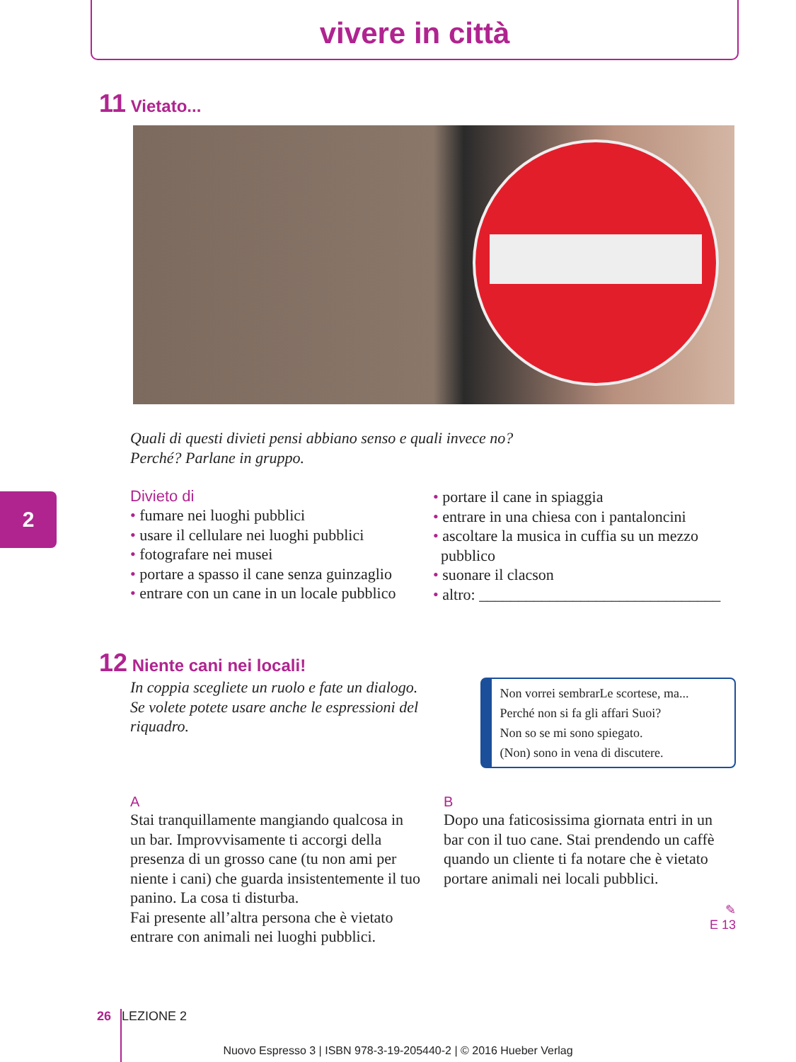vivere in città
2
11 Vietato...
Quali di questi divieti pensi abbiano senso e quali invece no?
Perché? Parlane in gruppo.
Divieto di
• fumare nei luoghi pubblici
• usare il cellulare nei luoghi pubblici
• fotografare nei musei
• portare a spasso il cane senza guinzaglio
• entrare con un cane in un locale pubblico
• portare il cane in spiaggia
• entrare in una chiesa con i pantaloncini
• ascoltare la musica in cuffia su un mezzo
pubblico
• suonare il clacson
• altro: _______________________________
12 Niente cani nei locali!
In coppia scegliete un ruolo e fate un dialogo.
Se volete potete usare anche le espressioni del riquadro.
Non vorrei sembrarLe scortese, ma...
Perché non si fa gli affari Suoi?
Non so se mi sono spiegato.
(Non) sono in vena di discutere.
A
Stai tranquillamente mangiando qualcosa in un bar. Improvvisamente ti accorgi della presenza di un grosso cane (tu non ami per niente i cani) che guarda insistentemente il tuo panino. La cosa ti disturba.
Fai presente all’altra persona che è vietato entrare con animali nei luoghi pubblici.
B
Dopo una faticosissima giornata entri in un bar con il tuo cane. Stai prendendo un caffè quando un cliente ti fa notare che è vietato portare animali nei locali pubblici.
✎
E 13
26 LEZIONE 2
Nuovo Espresso 3 | ISBN 978-3-19-205440-2 | © 2016 Hueber Verlag